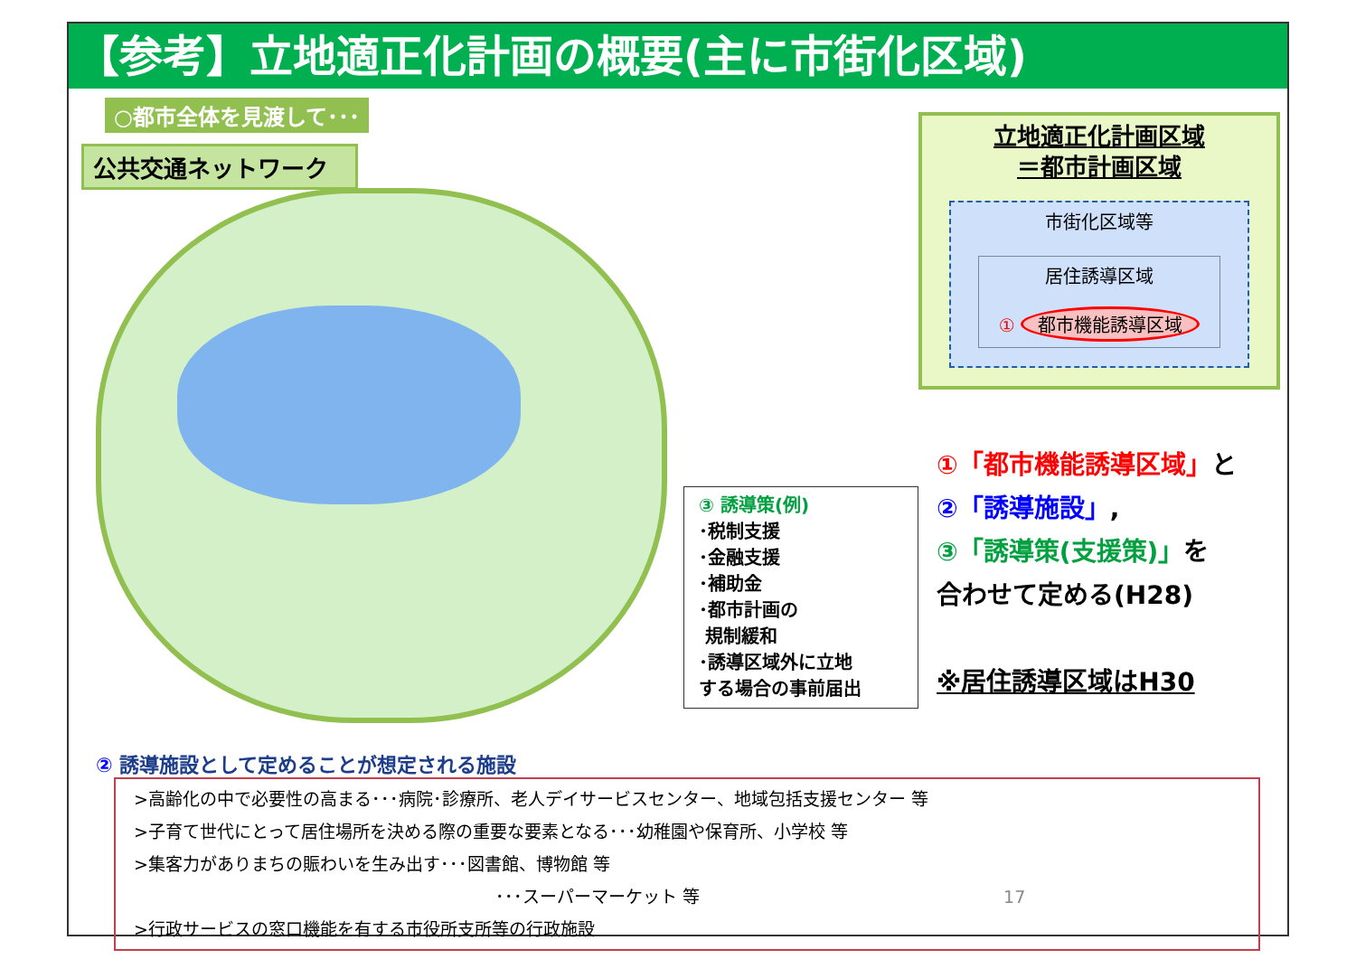【参考】立地適正化計画の概要(主に市街化区域)
○都市全体を見渡して･･･
公共交通ネットワーク
③ 誘導策(例)
･税制支援
･金融支援
･補助金
･都市計画の
規制緩和
･誘導区域外に立地
する場合の事前届出
立地適正化計画区域
＝都市計画区域
市街化区域等
居住誘導区域
① 都市機能誘導区域
①「都市機能誘導区域」と
②「誘導施設」,
③「誘導策(支援策)」を
合わせて定める(H28)
※居住誘導区域はH30
② 誘導施設として定めることが想定される施設
>高齢化の中で必要性の高まる･･･病院･診療所、老人デイサービスセンター、地域包括支援センター 等
>子育て世代にとって居住場所を決める際の重要な要素となる･･･幼稚園や保育所、小学校 等
>集客力がありまちの賑わいを生み出す･･･図書館、博物館 等
･･･スーパーマーケット 等 17
>行政サービスの窓口機能を有する市役所支所等の行政施設